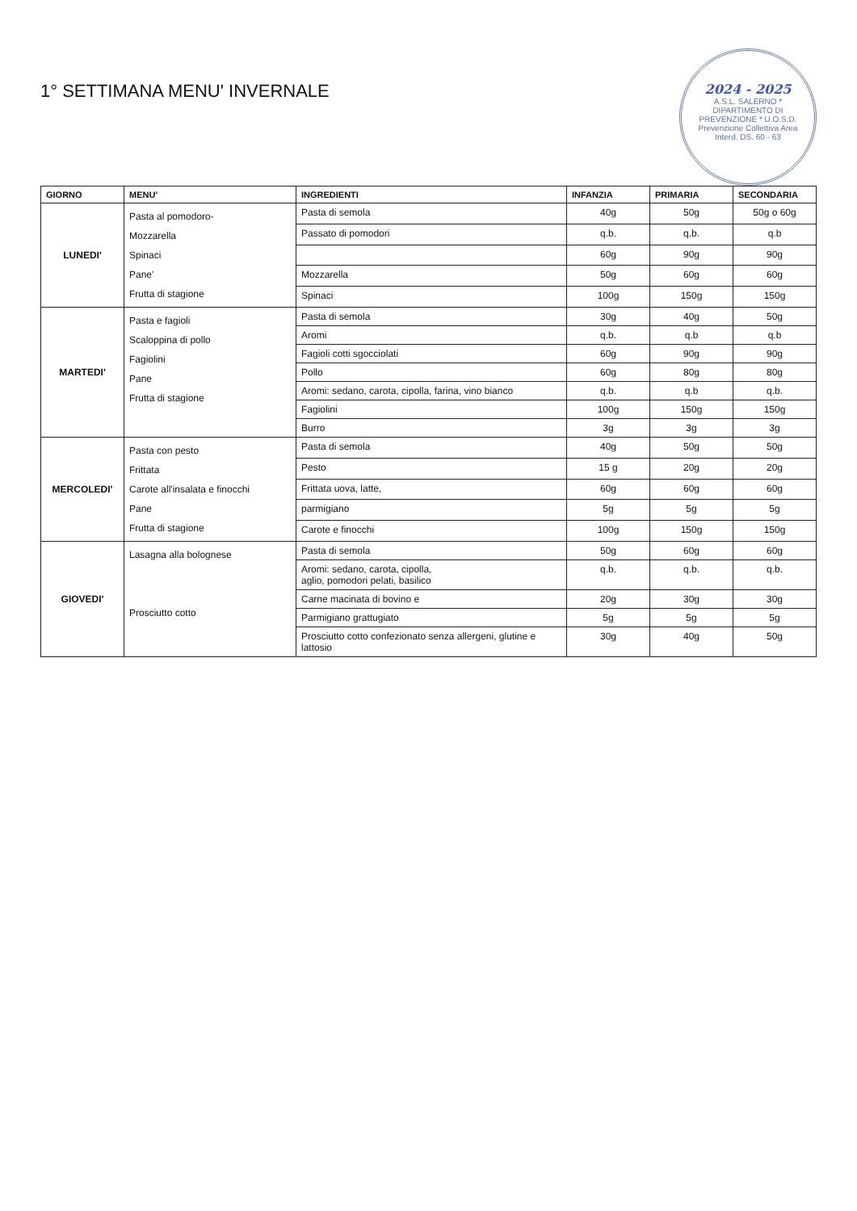2024 - 2025
A.S.L. SALERNO * DIPARTIMENTO DI PREVENZIONE * U.O.S.D. Prevenzione Collettiva Area Interd. DS. 60 - 63
1° SETTIMANA MENU' INVERNALE
| GIORNO | MENU' | INGREDIENTI | INFANZIA | PRIMARIA | SECONDARIA |
| --- | --- | --- | --- | --- | --- |
| LUNEDI' | Pasta al pomodoro- Mozzarella Spinaci Pane' Frutta di stagione | Pasta di semola | 40g | 50g | 50g o 60g |
| | | Passato di pomodori | q.b. | q.b. | q.b |
| | | | 60g | 90g | 90g |
| | | Mozzarella | 50g | 60g | 60g |
| | | Spinaci | 100g | 150g | 150g |
| MARTEDI' | Pasta e fagioli Scaloppina di pollo Fagiolini Pane Frutta di stagione | Pasta di semola | 30g | 40g | 50g |
| | | Aromi | q.b. | q.b | q.b |
| | | Fagioli cotti sgocciolati | 60g | 90g | 90g |
| | | Pollo | 60g | 80g | 80g |
| | | Aromi: sedano, carota, cipolla, farina, vino bianco | q.b. | q.b | q.b. |
| | | Fagiolini | 100g | 150g | 150g |
| | | Burro | 3g | 3g | 3g |
| MERCOLEDI' | Pasta con pesto Frittata Carote all'insalata e finocchi Pane Frutta di stagione | Pasta di semola | 40g | 50g | 50g |
| | | Pesto | 15 g | 20g | 20g |
| | | Frittata uova, latte, | 60g | 60g | 60g |
| | | parmigiano | 5g | 5g | 5g |
| | | Carote e finocchi | 100g | 150g | 150g |
| GIOVEDI' | Lasagna alla bolognese Prosciutto cotto | Pasta di semola | 50g | 60g | 60g |
| | | Aromi: sedano, carota, cipolla, aglio, pomodori pelati, basilico | q.b. | q.b. | q.b. |
| | | Carne macinata di bovino e | 20g | 30g | 30g |
| | | Parmigiano grattugiato | 5g | 5g | 5g |
| | | Prosciutto cotto confezionato senza allergeni, glutine e lattosio | 30g | 40g | 50g |